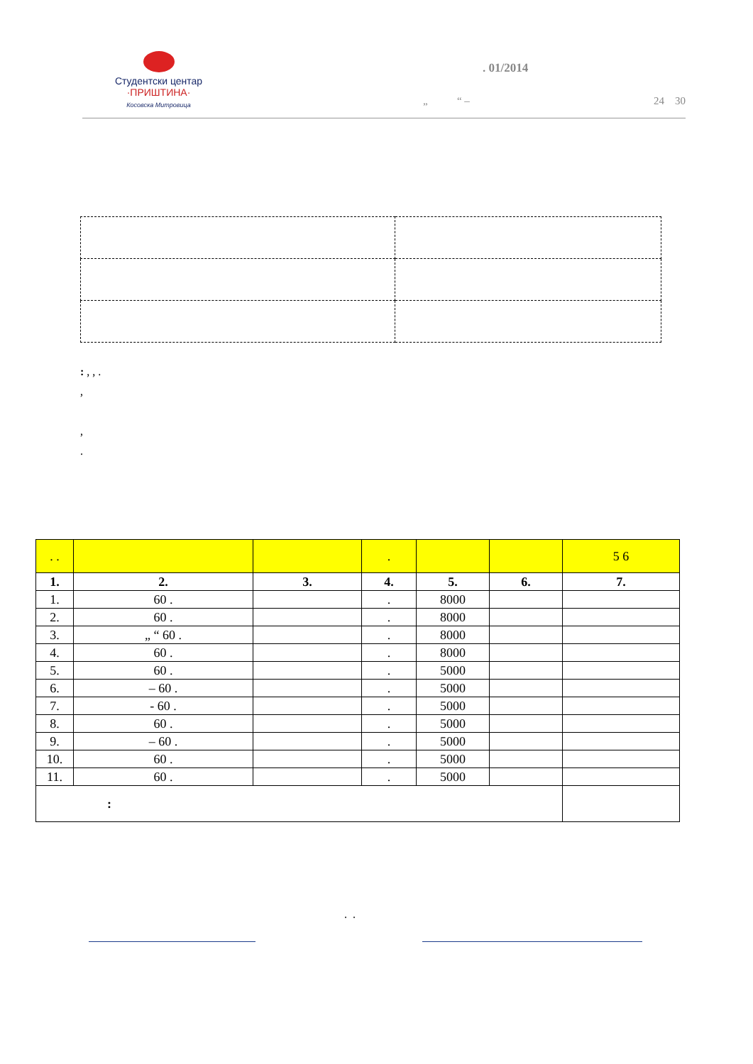Студентски центар
·ПРИШТИНА·
Косовска Митровица
. 01/2014
„ “ – 24 30
: , , .
,
,
.
| . . | | | . | | | 5 6 |
| 1. | 2. | 3. | 4. | 5. | 6. | 7. |
| 1. | 60 . | | . | 8000 | | |
| 2. | 60 . | | . | 8000 | | |
| 3. | „ “ 60 . | | . | 8000 | | |
| 4. | 60 . | | . | 8000 | | |
| 5. | 60 . | | . | 5000 | | |
| 6. | – 60 . | | . | 5000 | | |
| 7. | - 60 . | | . | 5000 | | |
| 8. | 60 . | | . | 5000 | | |
| 9. | – 60 . | | . | 5000 | | |
| 10. | 60 . | | . | 5000 | | |
| 11. | 60 . | | . | 5000 | | |
| : | | | | | | |
. .